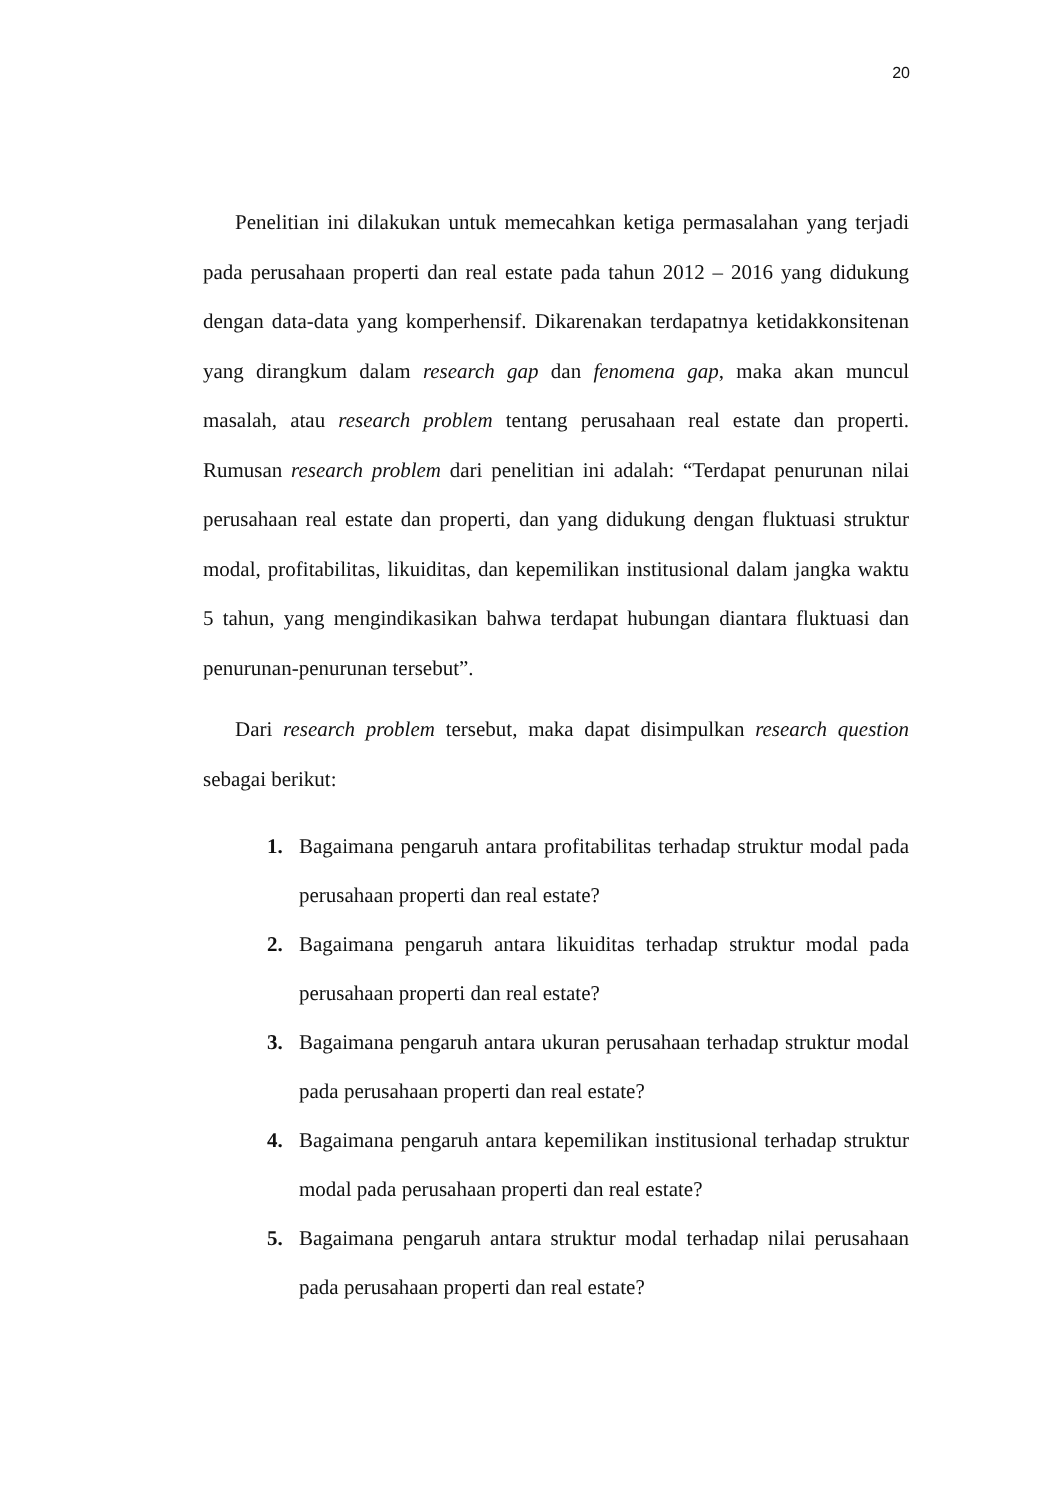20
Penelitian ini dilakukan untuk memecahkan ketiga permasalahan yang terjadi pada perusahaan properti dan real estate pada tahun 2012 – 2016 yang didukung dengan data-data yang komperhensif. Dikarenakan terdapatnya ketidakkonsitenan yang dirangkum dalam research gap dan fenomena gap, maka akan muncul masalah, atau research problem tentang perusahaan real estate dan properti. Rumusan research problem dari penelitian ini adalah: “Terdapat penurunan nilai perusahaan real estate dan properti, dan yang didukung dengan fluktuasi struktur modal, profitabilitas, likuiditas, dan kepemilikan institusional dalam jangka waktu 5 tahun, yang mengindikasikan bahwa terdapat hubungan diantara fluktuasi dan penurunan-penurunan tersebut”.
Dari research problem tersebut, maka dapat disimpulkan research question sebagai berikut:
1. Bagaimana pengaruh antara profitabilitas terhadap struktur modal pada perusahaan properti dan real estate?
2. Bagaimana pengaruh antara likuiditas terhadap struktur modal pada perusahaan properti dan real estate?
3. Bagaimana pengaruh antara ukuran perusahaan terhadap struktur modal pada perusahaan properti dan real estate?
4. Bagaimana pengaruh antara kepemilikan institusional terhadap struktur modal pada perusahaan properti dan real estate?
5. Bagaimana pengaruh antara struktur modal terhadap nilai perusahaan pada perusahaan properti dan real estate?